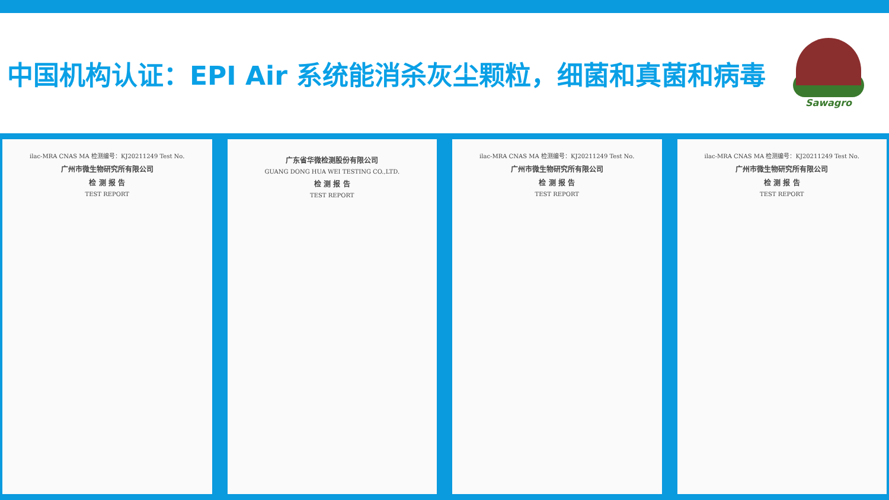中国机构认证：EPI Air 系统能消杀灰尘颗粒，细菌和真菌和病毒
Sawagro
ilac-MRA CNAS MA 检测编号：KJ20211249 Test No.
广州市微生物研究所有限公司
检 测 报 告
TEST REPORT
广东省华微检测股份有限公司
GUANG DONG HUA WEI TESTING CO.,LTD.
检 测 报 告
TEST REPORT
ilac-MRA CNAS MA 检测编号：KJ20211249 Test No.
广州市微生物研究所有限公司
检 测 报 告
TEST REPORT
ilac-MRA CNAS MA 检测编号：KJ20211249 Test No.
广州市微生物研究所有限公司
检 测 报 告
TEST REPORT